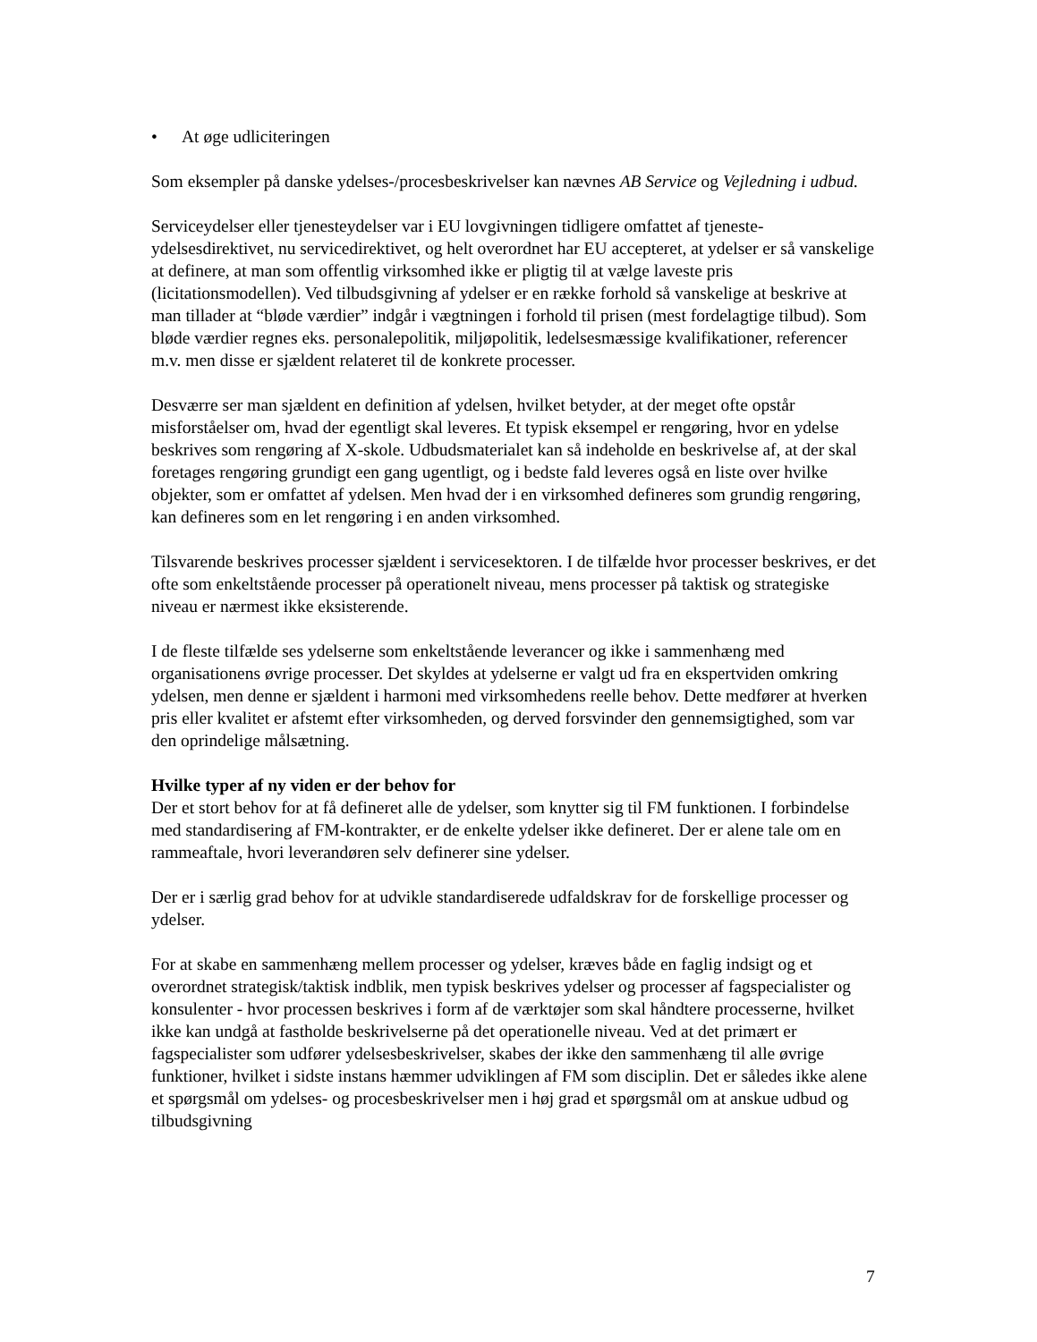• At øge udliciteringen
Som eksempler på danske ydelses-/procesbeskrivelser kan nævnes AB Service og Vejledning i udbud.
Serviceydelser eller tjenesteydelser var i EU lovgivningen tidligere omfattet af tjeneste-ydelsesdirektivet, nu servicedirektivet, og helt overordnet har EU accepteret, at ydelser er så vanskelige at definere, at man som offentlig virksomhed ikke er pligtig til at vælge laveste pris (licitationsmodellen). Ved tilbudsgivning af ydelser er en række forhold så vanskelige at beskrive at man tillader at “bløde værdier” indgår i vægtningen i forhold til prisen (mest fordelagtige tilbud). Som bløde værdier regnes eks. personalepolitik, miljøpolitik, ledelsesmæssige kvalifikationer, referencer m.v. men disse er sjældent relateret til de konkrete processer.
Desværre ser man sjældent en definition af ydelsen, hvilket betyder, at der meget ofte opstår misforståelser om, hvad der egentligt skal leveres. Et typisk eksempel er rengøring, hvor en ydelse beskrives som rengøring af X-skole. Udbudsmaterialet kan så indeholde en beskrivelse af, at der skal foretages rengøring grundigt een gang ugentligt, og i bedste fald leveres også en liste over hvilke objekter, som er omfattet af ydelsen. Men hvad der i en virksomhed defineres som grundig rengøring, kan defineres som en let rengøring i en anden virksomhed.
Tilsvarende beskrives processer sjældent i servicesektoren. I de tilfælde hvor processer beskrives, er det ofte som enkeltstående processer på operationelt niveau, mens processer på taktisk og strategiske niveau er nærmest ikke eksisterende.
I de fleste tilfælde ses ydelserne som enkeltstående leverancer og ikke i sammenhæng med organisationens øvrige processer. Det skyldes at ydelserne er valgt ud fra en ekspertviden omkring ydelsen, men denne er sjældent i harmoni med virksomhedens reelle behov. Dette medfører at hverken pris eller kvalitet er afstemt efter virksomheden, og derved forsvinder den gennemsigtighed, som var den oprindelige målsætning.
Hvilke typer af ny viden er der behov for
Der et stort behov for at få defineret alle de ydelser, som knytter sig til FM funktionen. I forbindelse med standardisering af FM-kontrakter, er de enkelte ydelser ikke defineret. Der er alene tale om en rammeaftale, hvori leverandøren selv definerer sine ydelser.
Der er i særlig grad behov for at udvikle standardiserede udfaldskrav for de forskellige processer og ydelser.
For at skabe en sammenhæng mellem processer og ydelser, kræves både en faglig indsigt og et overordnet strategisk/taktisk indblik, men typisk beskrives ydelser og processer af fagspecialister og konsulenter - hvor processen beskrives i form af de værktøjer som skal håndtere processerne, hvilket ikke kan undgå at fastholde beskrivelserne på det operationelle niveau. Ved at det primært er fagspecialister som udfører ydelsesbeskrivelser, skabes der ikke den sammenhæng til alle øvrige funktioner, hvilket i sidste instans hæmmer udviklingen af FM som disciplin. Det er således ikke alene et spørgsmål om ydelses- og procesbeskrivelser men i høj grad et spørgsmål om at anskue udbud og tilbudsgivning
7